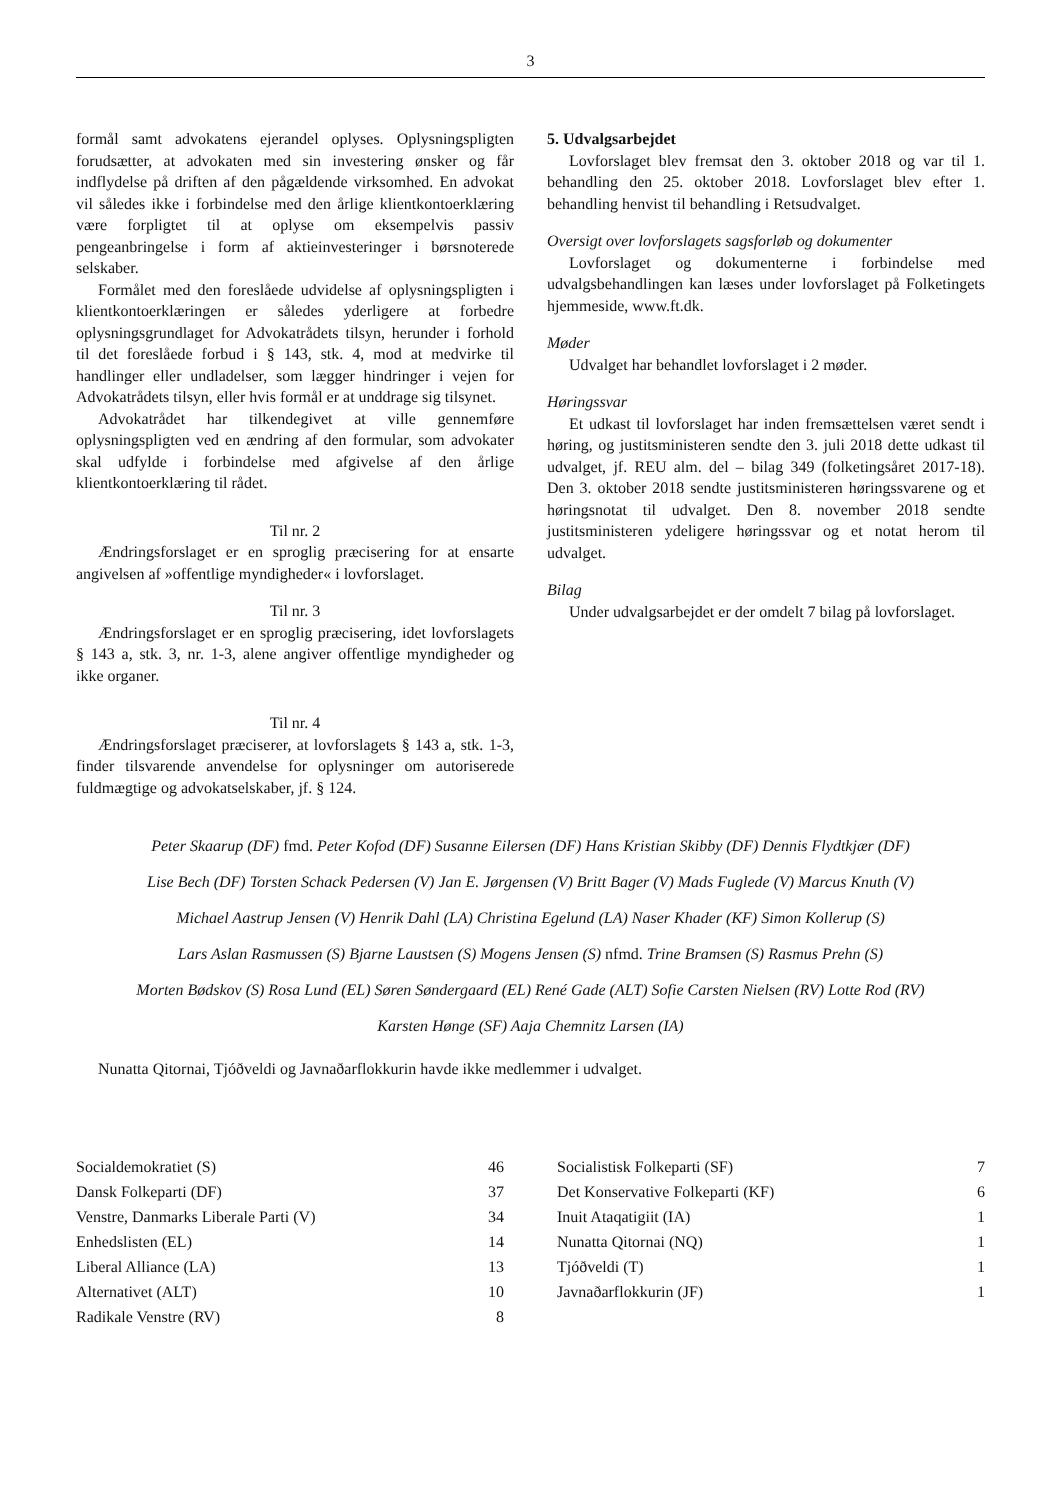3
formål samt advokatens ejerandel oplyses. Oplysningspligten forudsætter, at advokaten med sin investering ønsker og får indflydelse på driften af den pågældende virksomhed. En advokat vil således ikke i forbindelse med den årlige klientkontoerklæring være forpligtet til at oplyse om eksempelvis passiv pengeanbringelse i form af aktieinvesteringer i børsnoterede selskaber.
Formålet med den foreslåede udvidelse af oplysningspligten i klientkontoerklæringen er således yderligere at forbedre oplysningsgrundlaget for Advokatrådets tilsyn, herunder i forhold til det foreslåede forbud i § 143, stk. 4, mod at medvirke til handlinger eller undladelser, som lægger hindringer i vejen for Advokatrådets tilsyn, eller hvis formål er at unddrage sig tilsynet.
Advokatrådet har tilkendegivet at ville gennemføre oplysningspligten ved en ændring af den formular, som advokater skal udfylde i forbindelse med afgivelse af den årlige klientkontoerklæring til rådet.
Til nr. 2
Ændringsforslaget er en sproglig præcisering for at ensarte angivelsen af »offentlige myndigheder« i lovforslaget.
Til nr. 3
Ændringsforslaget er en sproglig præcisering, idet lovforslagets § 143 a, stk. 3, nr. 1-3, alene angiver offentlige myndigheder og ikke organer.
Til nr. 4
Ændringsforslaget præciserer, at lovforslagets § 143 a, stk. 1-3, finder tilsvarende anvendelse for oplysninger om autoriserede fuldmægtige og advokatselskaber, jf. § 124.
5. Udvalgsarbejdet
Lovforslaget blev fremsat den 3. oktober 2018 og var til 1. behandling den 25. oktober 2018. Lovforslaget blev efter 1. behandling henvist til behandling i Retsudvalget.
Oversigt over lovforslagets sagsforløb og dokumenter
Lovforslaget og dokumenterne i forbindelse med udvalgsbehandlingen kan læses under lovforslaget på Folketingets hjemmeside, www.ft.dk.
Møder
Udvalget har behandlet lovforslaget i 2 møder.
Høringssvar
Et udkast til lovforslaget har inden fremsættelsen været sendt i høring, og justitsministeren sendte den 3. juli 2018 dette udkast til udvalget, jf. REU alm. del – bilag 349 (folketingsåret 2017-18). Den 3. oktober 2018 sendte justitsministeren høringssvarene og et høringsnotat til udvalget. Den 8. november 2018 sendte justitsministeren ydeligere høringssvar og et notat herom til udvalget.
Bilag
Under udvalgsarbejdet er der omdelt 7 bilag på lovforslaget.
Peter Skaarup (DF) fmd. Peter Kofod (DF) Susanne Eilersen (DF) Hans Kristian Skibby (DF) Dennis Flydtkjær (DF)
Lise Bech (DF) Torsten Schack Pedersen (V) Jan E. Jørgensen (V) Britt Bager (V) Mads Fuglede (V) Marcus Knuth (V)
Michael Aastrup Jensen (V) Henrik Dahl (LA) Christina Egelund (LA) Naser Khader (KF) Simon Kollerup (S)
Lars Aslan Rasmussen (S) Bjarne Laustsen (S) Mogens Jensen (S) nfmd. Trine Bramsen (S) Rasmus Prehn (S)
Morten Bødskov (S) Rosa Lund (EL) Søren Søndergaard (EL) René Gade (ALT) Sofie Carsten Nielsen (RV) Lotte Rod (RV)
Karsten Hønge (SF) Aaja Chemnitz Larsen (IA)
Nunatta Qitornai, Tjóðveldi og Javnaðarflokkurin havde ikke medlemmer i udvalget.
| Socialdemokratiet (S) | 46 |
| Dansk Folkeparti (DF) | 37 |
| Venstre, Danmarks Liberale Parti (V) | 34 |
| Enhedslisten (EL) | 14 |
| Liberal Alliance (LA) | 13 |
| Alternativet (ALT) | 10 |
| Radikale Venstre (RV) | 8 |
| Socialistisk Folkeparti (SF) | 7 |
| Det Konservative Folkeparti (KF) | 6 |
| Inuit Ataqatigiit (IA) | 1 |
| Nunatta Qitornai (NQ) | 1 |
| Tjóðveldi (T) | 1 |
| Javnaðarflokkurin (JF) | 1 |